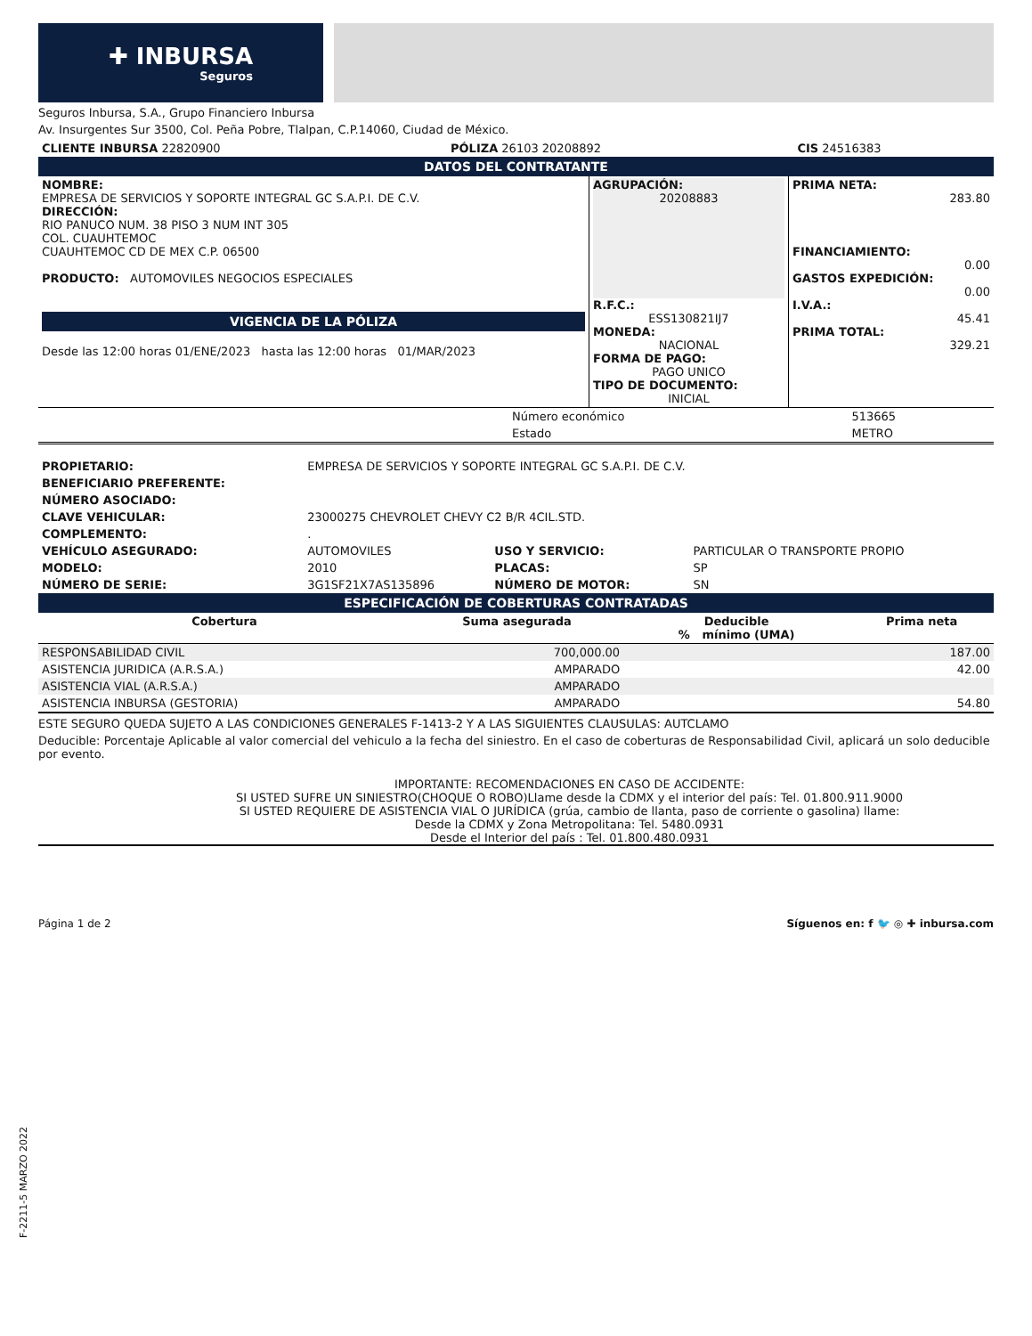✚ INBURSA
Seguros
Seguros Inbursa, S.A., Grupo Financiero Inbursa
Av. Insurgentes Sur 3500, Col. Peña Pobre, Tlalpan, C.P.14060, Ciudad de México.
| CLIENTE INBURSA 22820900 | PÓLIZA 26103 20208892 | CIS 24516383 |
DATOS DEL CONTRATANTE
| NOMBRE: EMPRESA DE SERVICIOS Y SOPORTE INTEGRAL GC S.A.P.I. DE C.V. DIRECCIÓN: RIO PANUCO NUM. 38 PISO 3 NUM INT 305 COL. CUAUHTEMOC CUAUHTEMOC CD DE MEX C.P. 06500 PRODUCTO: AUTOMOVILES NEGOCIOS ESPECIALES VIGENCIA DE LA PÓLIZA Desde las 12:00 horas 01/ENE/2023 hasta las 12:00 horas 01/MAR/2023 | AGRUPACIÓN: 20208883 R.F.C.: ESS130821IJ7 MONEDA: NACIONAL FORMA DE PAGO: PAGO UNICO TIPO DE DOCUMENTO: INICIAL | PRIMA NETA: 283.80 FINANCIAMIENTO: 0.00 GASTOS EXPEDICIÓN: 0.00 I.V.A.: 45.41 PRIMA TOTAL: 329.21 |
| | Número económico | 513665 |
| | Estado | METRO |
| PROPIETARIO: | EMPRESA DE SERVICIOS Y SOPORTE INTEGRAL GC S.A.P.I. DE C.V. | | |
| BENEFICIARIO PREFERENTE: | | | |
| NÚMERO ASOCIADO: | | | |
| CLAVE VEHICULAR: | 23000275 CHEVROLET CHEVY C2 B/R 4CIL.STD. | | |
| COMPLEMENTO: | . | | |
| VEHÍCULO ASEGURADO: | AUTOMOVILES | USO Y SERVICIO: | PARTICULAR O TRANSPORTE PROPIO |
| MODELO: | 2010 | PLACAS: | SP |
| NÚMERO DE SERIE: | 3G1SF21X7AS135896 | NÚMERO DE MOTOR: | SN |
ESPECIFICACIÓN DE COBERTURAS CONTRATADAS
| Cobertura | Suma asegurada | Deducible % mínimo (UMA) | | Prima neta |
| --- | --- | --- | --- | --- |
| RESPONSABILIDAD CIVIL | 700,000.00 | | | 187.00 |
| ASISTENCIA JURIDICA (A.R.S.A.) | AMPARADO | | | 42.00 |
| ASISTENCIA VIAL (A.R.S.A.) | AMPARADO | | | |
| ASISTENCIA INBURSA (GESTORIA) | AMPARADO | | | 54.80 |
ESTE SEGURO QUEDA SUJETO A LAS CONDICIONES GENERALES F-1413-2 Y A LAS SIGUIENTES CLAUSULAS: AUTCLAMO
Deducible: Porcentaje Aplicable al valor comercial del vehiculo a la fecha del siniestro. En el caso de coberturas de Responsabilidad Civil, aplicará un solo deducible por evento.
IMPORTANTE: RECOMENDACIONES EN CASO DE ACCIDENTE:
SI USTED SUFRE UN SINIESTRO(CHOQUE O ROBO)Llame desde la CDMX y el interior del país: Tel. 01.800.911.9000
SI USTED REQUIERE DE ASISTENCIA VIAL O JURÍDICA (grúa, cambio de llanta, paso de corriente o gasolina) llame:
Desde la CDMX y Zona Metropolitana: Tel. 5480.0931
Desde el Interior del país : Tel. 01.800.480.0931
Página 1 de 2 Síguenos en: f 🐦 ◎ ✚ inbursa.com
F-2211-5 MARZO 2022